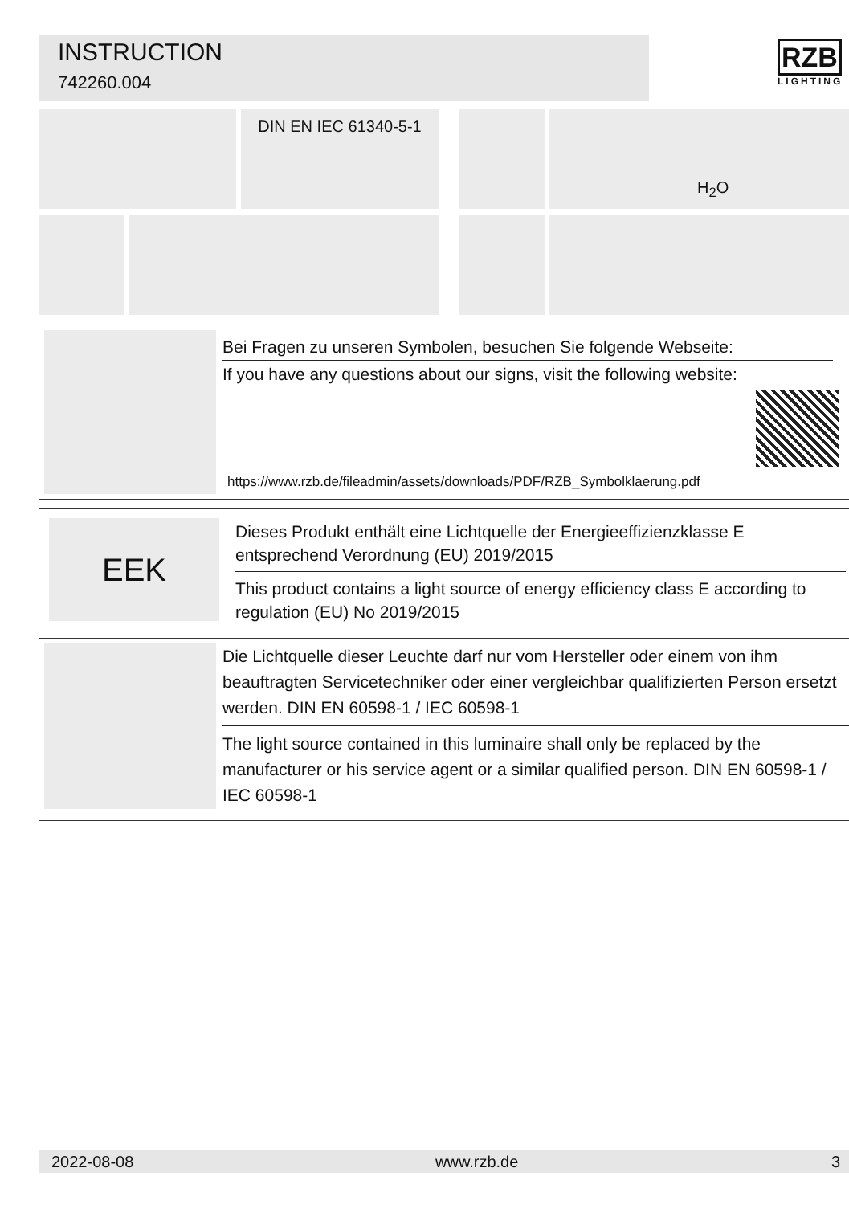INSTRUCTION
742260.004
RZB
LIGHTING
DIN EN IEC 61340-5-1 H<sub>2</sub>O
Bei Fragen zu unseren Symbolen, besuchen Sie folgende Webseite:
If you have any questions about our signs, visit the following website:
https://www.rzb.de/fileadmin/assets/downloads/PDF/RZB_Symbolklaerung.pdf
EEK
Dieses Produkt enthält eine Lichtquelle der Energieeffizienzklasse E entsprechend Verordnung (EU) 2019/2015
This product contains a light source of energy efficiency class E according to regulation (EU) No 2019/2015
Die Lichtquelle dieser Leuchte darf nur vom Hersteller oder einem von ihm beauftragten Servicetechniker oder einer vergleichbar qualifizierten Person ersetzt werden. DIN EN 60598-1 / IEC 60598-1
The light source contained in this luminaire shall only be replaced by the manufacturer or his service agent or a similar qualified person. DIN EN 60598-1 / IEC 60598-1
2022-08-08 www.rzb.de 3